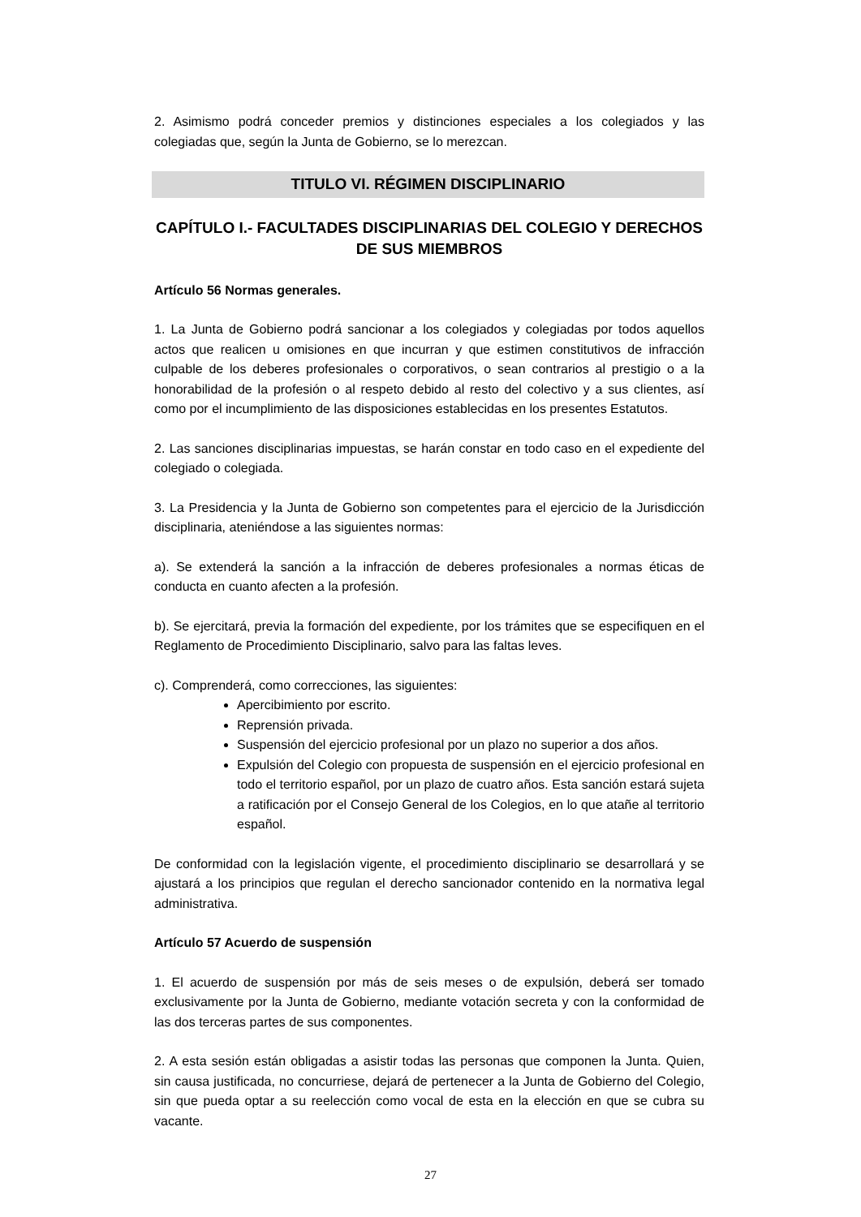2. Asimismo podrá conceder premios y distinciones especiales a los colegiados y las colegiadas que, según la Junta de Gobierno, se lo merezcan.
TITULO VI. RÉGIMEN DISCIPLINARIO
CAPÍTULO I.- FACULTADES DISCIPLINARIAS DEL COLEGIO Y DERECHOS DE SUS MIEMBROS
Artículo 56 Normas generales.
1. La Junta de Gobierno podrá sancionar a los colegiados y colegiadas por todos aquellos actos que realicen u omisiones en que incurran y que estimen constitutivos de infracción culpable de los deberes profesionales o corporativos, o sean contrarios al prestigio o a la honorabilidad de la profesión o al respeto debido al resto del colectivo y a sus clientes, así como por el incumplimiento de las disposiciones establecidas en los presentes Estatutos.
2. Las sanciones disciplinarias impuestas, se harán constar en todo caso en el expediente del colegiado o colegiada.
3. La Presidencia y la Junta de Gobierno son competentes para el ejercicio de la Jurisdicción disciplinaria, ateniéndose a las siguientes normas:
a). Se extenderá la sanción a la infracción de deberes profesionales a normas éticas de conducta en cuanto afecten a la profesión.
b). Se ejercitará, previa la formación del expediente, por los trámites que se especifiquen en el Reglamento de Procedimiento Disciplinario, salvo para las faltas leves.
c). Comprenderá, como correcciones, las siguientes:
Apercibimiento por escrito.
Reprensión privada.
Suspensión del ejercicio profesional por un plazo no superior a dos años.
Expulsión del Colegio con propuesta de suspensión en el ejercicio profesional en todo el territorio español, por un plazo de cuatro años. Esta sanción estará sujeta a ratificación por el Consejo General de los Colegios, en lo que atañe al territorio español.
De conformidad con la legislación vigente, el procedimiento disciplinario se desarrollará y se ajustará a los principios que regulan el derecho sancionador contenido en la normativa legal administrativa.
Artículo 57 Acuerdo de suspensión
1. El acuerdo de suspensión por más de seis meses o de expulsión, deberá ser tomado exclusivamente por la Junta de Gobierno, mediante votación secreta y con la conformidad de las dos terceras partes de sus componentes.
2. A esta sesión están obligadas a asistir todas las personas que componen la Junta. Quien, sin causa justificada, no concurriese, dejará de pertenecer a la Junta de Gobierno del Colegio, sin que pueda optar a su reelección como vocal de esta en la elección en que se cubra su vacante.
27